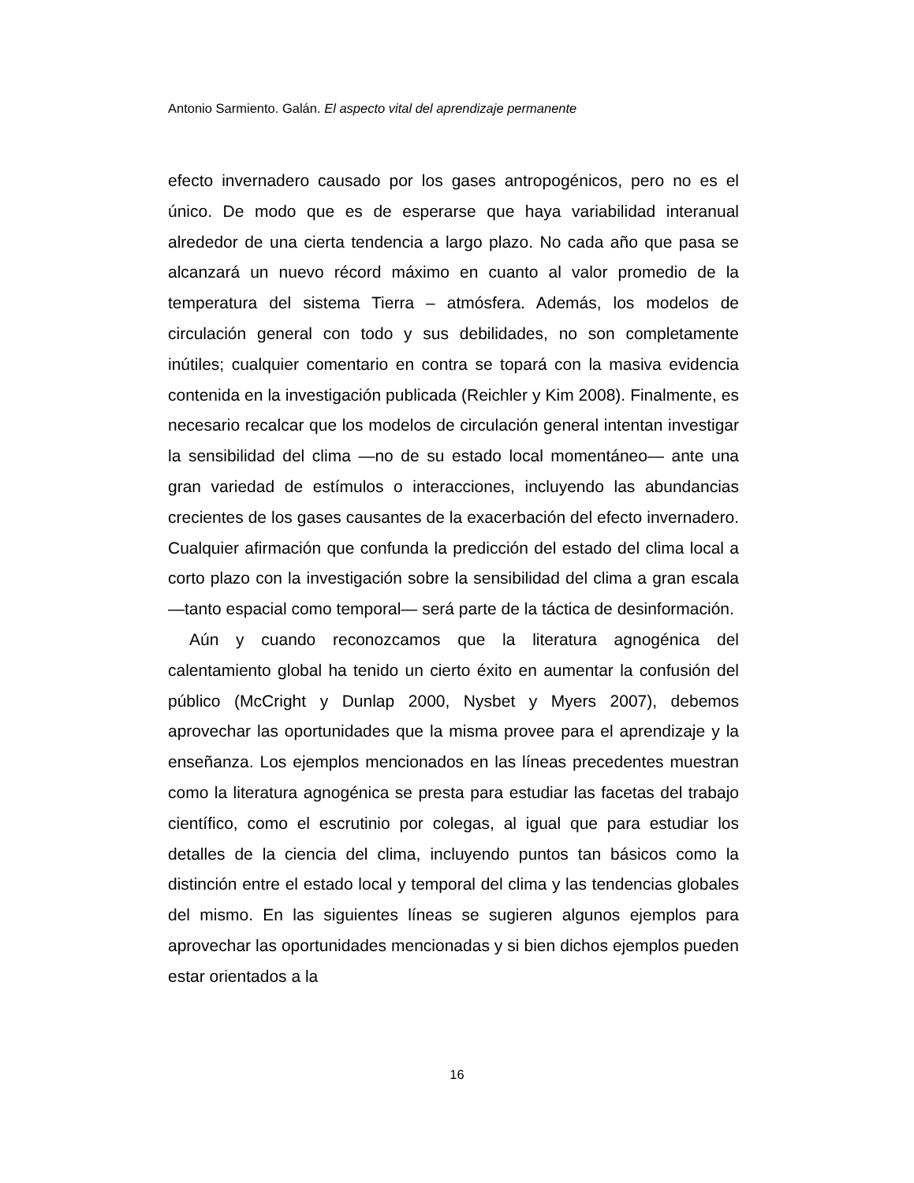Antonio Sarmiento. Galán. El aspecto vital del aprendizaje permanente
efecto invernadero causado por los gases antropogénicos, pero no es el único. De modo que es de esperarse que haya variabilidad interanual alrededor de una cierta tendencia a largo plazo. No cada año que pasa se alcanzará un nuevo récord máximo en cuanto al valor promedio de la temperatura del sistema Tierra – atmósfera. Además, los modelos de circulación general con todo y sus debilidades, no son completamente inútiles; cualquier comentario en contra se topará con la masiva evidencia contenida en la investigación publicada (Reichler y Kim 2008). Finalmente, es necesario recalcar que los modelos de circulación general intentan investigar la sensibilidad del clima —no de su estado local momentáneo— ante una gran variedad de estímulos o interacciones, incluyendo las abundancias crecientes de los gases causantes de la exacerbación del efecto invernadero. Cualquier afirmación que confunda la predicción del estado del clima local a corto plazo con la investigación sobre la sensibilidad del clima a gran escala —tanto espacial como temporal— será parte de la táctica de desinformación.
Aún y cuando reconozcamos que la literatura agnogénica del calentamiento global ha tenido un cierto éxito en aumentar la confusión del público (McCright y Dunlap 2000, Nysbet y Myers 2007), debemos aprovechar las oportunidades que la misma provee para el aprendizaje y la enseñanza. Los ejemplos mencionados en las líneas precedentes muestran como la literatura agnogénica se presta para estudiar las facetas del trabajo científico, como el escrutinio por colegas, al igual que para estudiar los detalles de la ciencia del clima, incluyendo puntos tan básicos como la distinción entre el estado local y temporal del clima y las tendencias globales del mismo. En las siguientes líneas se sugieren algunos ejemplos para aprovechar las oportunidades mencionadas y si bien dichos ejemplos pueden estar orientados a la
16